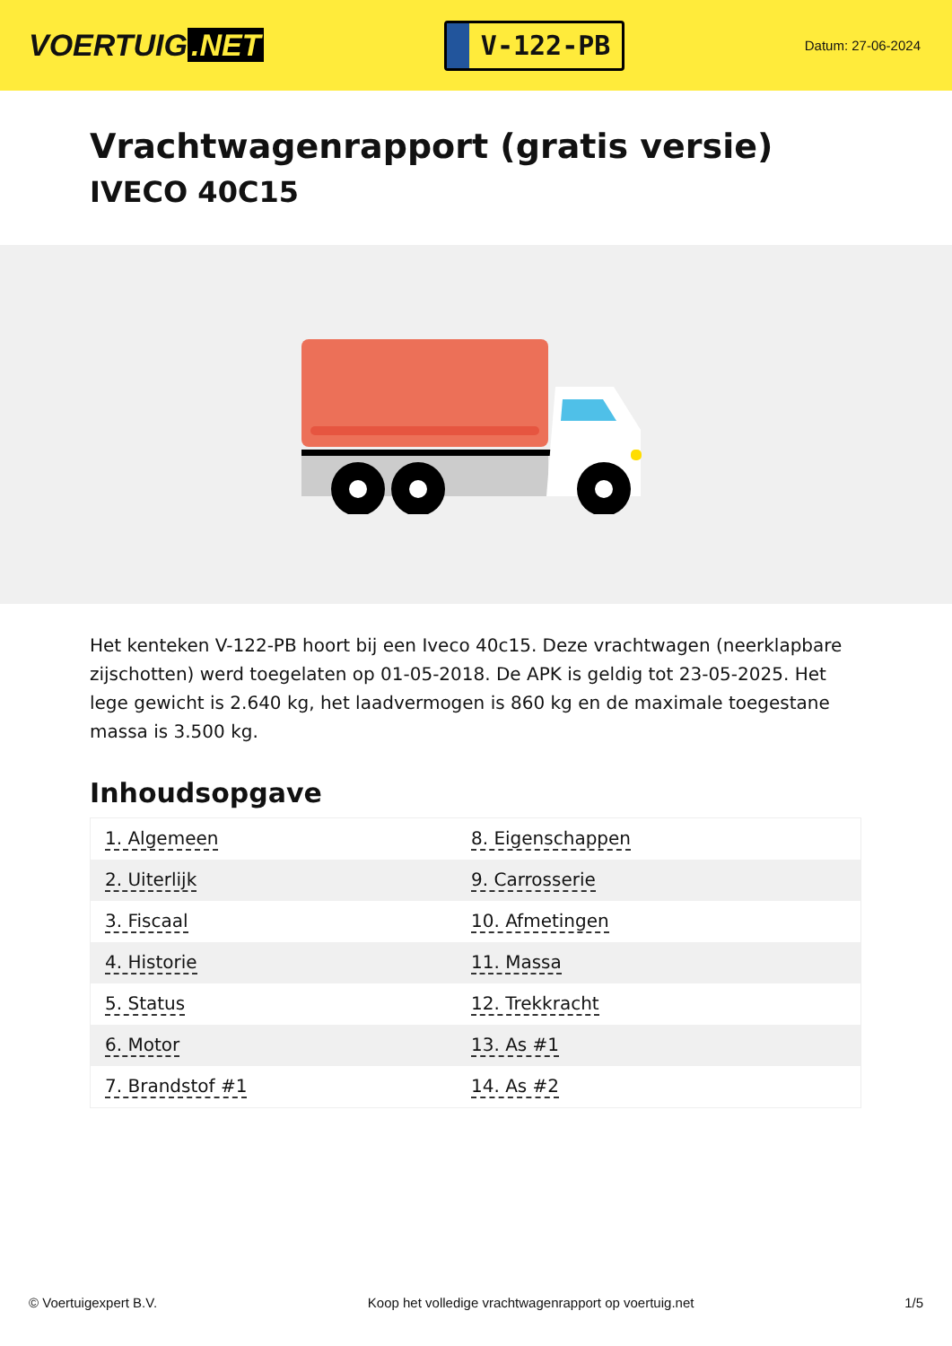VOERTUIG.NET
V-122-PB
Datum: 27-06-2024
Vrachtwagenrapport (gratis versie)
IVECO 40C15
Het kenteken V-122-PB hoort bij een Iveco 40c15. Deze vrachtwagen (neerklapbare zijschotten) werd toegelaten op 01-05-2018. De APK is geldig tot 23-05-2025. Het lege gewicht is 2.640 kg, het laadvermogen is 860 kg en de maximale toegestane massa is 3.500 kg.
Inhoudsopgave
| 1. Algemeen | 8. Eigenschappen |
| 2. Uiterlijk | 9. Carrosserie |
| 3. Fiscaal | 10. Afmetingen |
| 4. Historie | 11. Massa |
| 5. Status | 12. Trekkracht |
| 6. Motor | 13. As #1 |
| 7. Brandstof #1 | 14. As #2 |
© Voertuigexpert B.V. Koop het volledige vrachtwagenrapport op voertuig.net 1/5